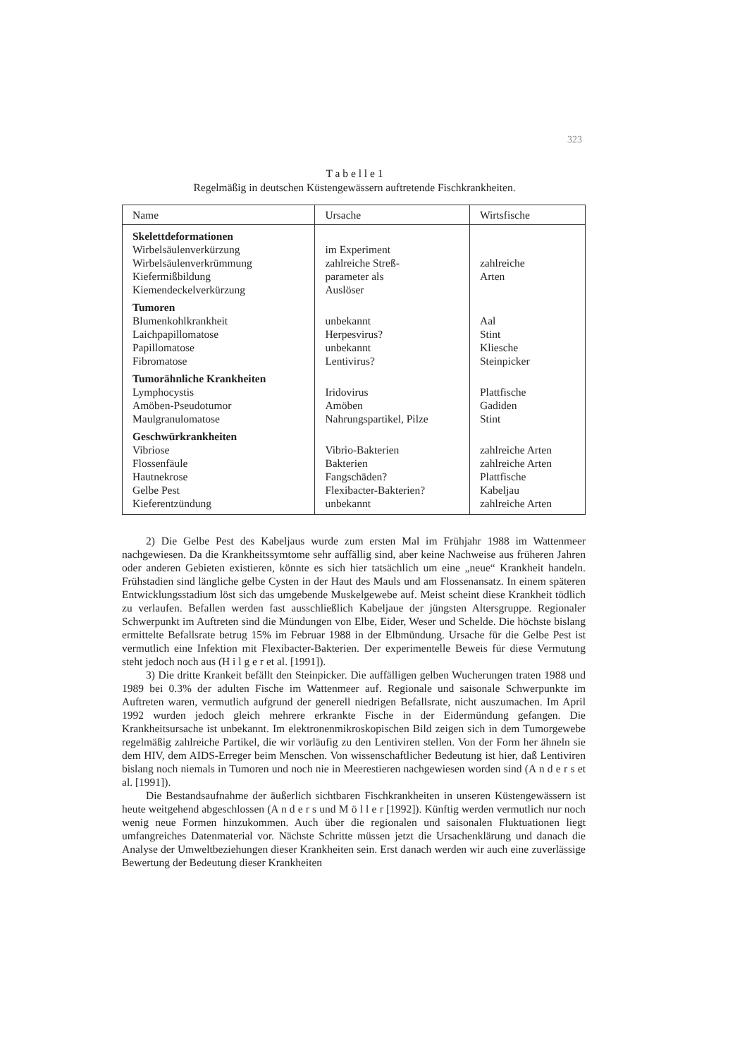323
T a b e l l e 1
Regelmäßig in deutschen Küstengewässern auftretende Fischkrankheiten.
| Name | Ursache | Wirtsfische |
| --- | --- | --- |
| Skelettdeformationen | | |
| Wirbelsäulenverkürzung | im Experiment | |
| Wirbelsäulenverkrümmung | zahlreiche Streß- | zahlreiche |
| Kiefermißbildung | parameter als | Arten |
| Kiemendeckelverkürzung | Auslöser | |
| Tumoren | | |
| Blumenkohlkrankheit | unbekannt | Aal |
| Laichpapillomatose | Herpesvirus? | Stint |
| Papillomatose | unbekannt | Kliesche |
| Fibromatose | Lentivirus? | Steinpicker |
| Tumorähnliche Krankheiten | | |
| Lymphocystis | Iridovirus | Plattfische |
| Amöben-Pseudotumor | Amöben | Gadiden |
| Maulgranulomatose | Nahrungspartikel, Pilze | Stint |
| Geschwürkrankheiten | | |
| Vibriose | Vibrio-Bakterien | zahlreiche Arten |
| Flossenfäule | Bakterien | zahlreiche Arten |
| Hautnekrose | Fangschäden? | Plattfische |
| Gelbe Pest | Flexibacter-Bakterien? | Kabeljau |
| Kieferentzündung | unbekannt | zahlreiche Arten |
2) Die Gelbe Pest des Kabeljaus wurde zum ersten Mal im Frühjahr 1988 im Wattenmeer nachgewiesen. Da die Krankheitssymtome sehr auffällig sind, aber keine Nachweise aus früheren Jahren oder anderen Gebieten existieren, könnte es sich hier tatsächlich um eine „neue“ Krankheit handeln. Frühstadien sind längliche gelbe Cysten in der Haut des Mauls und am Flossenansatz. In einem späteren Entwicklungsstadium löst sich das umgebende Muskelgewebe auf. Meist scheint diese Krankheit tödlich zu verlaufen. Befallen werden fast ausschließlich Kabeljaue der jüngsten Altersgruppe. Regionaler Schwerpunkt im Auftreten sind die Mündungen von Elbe, Eider, Weser und Schelde. Die höchste bislang ermittelte Befallsrate betrug 15% im Februar 1988 in der Elbmündung. Ursache für die Gelbe Pest ist vermutlich eine Infektion mit Flexibacter-Bakterien. Der experimentelle Beweis für diese Vermutung steht jedoch noch aus (H i l g e r et al. [1991]).
3) Die dritte Krankeit befällt den Steinpicker. Die auffälligen gelben Wucherungen traten 1988 und 1989 bei 0.3% der adulten Fische im Wattenmeer auf. Regionale und saisonale Schwerpunkte im Auftreten waren, vermutlich aufgrund der generell niedrigen Befallsrate, nicht auszumachen. Im April 1992 wurden jedoch gleich mehrere erkrankte Fische in der Eidermündung gefangen. Die Krankheitsursache ist unbekannt. Im elektronenmikroskopischen Bild zeigen sich in dem Tumorgewebe regelmäßig zahlreiche Partikel, die wir vorläufig zu den Lentiviren stellen. Von der Form her ähneln sie dem HIV, dem AIDS-Erreger beim Menschen. Von wissenschaftlicher Bedeutung ist hier, daß Lentiviren bislang noch niemals in Tumoren und noch nie in Meerestieren nachgewiesen worden sind (A n d e r s et al. [1991]).
Die Bestandsaufnahme der äußerlich sichtbaren Fischkrankheiten in unseren Küstengewässern ist heute weitgehend abgeschlossen (A n d e r s und M ö l l e r [1992]). Künftig werden vermutlich nur noch wenig neue Formen hinzukommen. Auch über die regionalen und saisonalen Fluktuationen liegt umfangreiches Datenmaterial vor. Nächste Schritte müssen jetzt die Ursachenklärung und danach die Analyse der Umweltbeziehungen dieser Krankheiten sein. Erst danach werden wir auch eine zuverlässige Bewertung der Bedeutung dieser Krankheiten